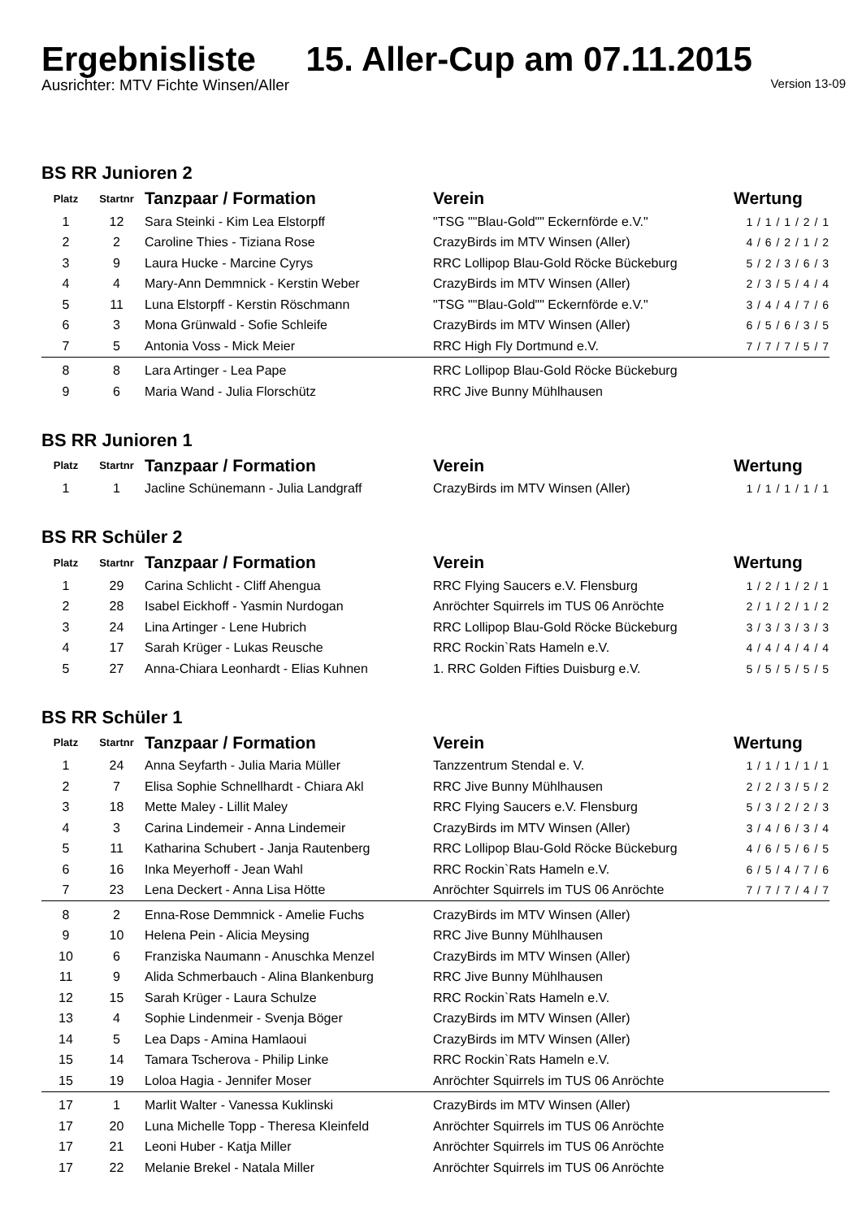Ergebnisliste 15. Aller-Cup am 07.11.2015
Ausrichter: MTV Fichte Winsen/Aller Version 13-09
BS RR Junioren 2
| Platz | Startnr | Tanzpaar / Formation | Verein | Wertung |
| --- | --- | --- | --- | --- |
| 1 | 12 | Sara Steinki - Kim Lea Elstorpff | "TSG ""Blau-Gold"" Eckernförde e.V." | 1 / 1 / 1 / 2 / 1 |
| 2 | 2 | Caroline Thies - Tiziana Rose | CrazyBirds im MTV Winsen (Aller) | 4 / 6 / 2 / 1 / 2 |
| 3 | 9 | Laura Hucke - Marcine Cyrys | RRC Lollipop Blau-Gold Röcke Bückeburg | 5 / 2 / 3 / 6 / 3 |
| 4 | 4 | Mary-Ann Demmnick - Kerstin Weber | CrazyBirds im MTV Winsen (Aller) | 2 / 3 / 5 / 4 / 4 |
| 5 | 11 | Luna Elstorpff - Kerstin Röschmann | "TSG ""Blau-Gold"" Eckernförde e.V." | 3 / 4 / 4 / 7 / 6 |
| 6 | 3 | Mona Grünwald - Sofie Schleife | CrazyBirds im MTV Winsen (Aller) | 6 / 5 / 6 / 3 / 5 |
| 7 | 5 | Antonia Voss - Mick Meier | RRC High Fly Dortmund e.V. | 7 / 7 / 7 / 5 / 7 |
| 8 | 8 | Lara Artinger - Lea Pape | RRC Lollipop Blau-Gold Röcke Bückeburg | |
| 9 | 6 | Maria Wand - Julia Florschütz | RRC Jive Bunny Mühlhausen | |
BS RR Junioren 1
| Platz | Startnr | Tanzpaar / Formation | Verein | Wertung |
| --- | --- | --- | --- | --- |
| 1 | 1 | Jacline Schünemann - Julia Landgraff | CrazyBirds im MTV Winsen (Aller) | 1 / 1 / 1 / 1 / 1 |
BS RR Schüler 2
| Platz | Startnr | Tanzpaar / Formation | Verein | Wertung |
| --- | --- | --- | --- | --- |
| 1 | 29 | Carina Schlicht - Cliff Ahengua | RRC Flying Saucers e.V. Flensburg | 1 / 2 / 1 / 2 / 1 |
| 2 | 28 | Isabel Eickhoff - Yasmin Nurdogan | Anröchter Squirrels im TUS 06 Anröchte | 2 / 1 / 2 / 1 / 2 |
| 3 | 24 | Lina Artinger - Lene Hubrich | RRC Lollipop Blau-Gold Röcke Bückeburg | 3 / 3 / 3 / 3 / 3 |
| 4 | 17 | Sarah Krüger - Lukas Reusche | RRC Rockin`Rats Hameln e.V. | 4 / 4 / 4 / 4 / 4 |
| 5 | 27 | Anna-Chiara Leonhardt - Elias Kuhnen | 1. RRC Golden Fifties Duisburg e.V. | 5 / 5 / 5 / 5 / 5 |
BS RR Schüler 1
| Platz | Startnr | Tanzpaar / Formation | Verein | Wertung |
| --- | --- | --- | --- | --- |
| 1 | 24 | Anna Seyfarth - Julia Maria Müller | Tanzzentrum Stendal e. V. | 1 / 1 / 1 / 1 / 1 |
| 2 | 7 | Elisa Sophie Schnellhardt - Chiara Akl | RRC Jive Bunny Mühlhausen | 2 / 2 / 3 / 5 / 2 |
| 3 | 18 | Mette Maley - Lillit Maley | RRC Flying Saucers e.V. Flensburg | 5 / 3 / 2 / 2 / 3 |
| 4 | 3 | Carina Lindemeir - Anna Lindemeir | CrazyBirds im MTV Winsen (Aller) | 3 / 4 / 6 / 3 / 4 |
| 5 | 11 | Katharina Schubert - Janja Rautenberg | RRC Lollipop Blau-Gold Röcke Bückeburg | 4 / 6 / 5 / 6 / 5 |
| 6 | 16 | Inka Meyerhoff - Jean Wahl | RRC Rockin`Rats Hameln e.V. | 6 / 5 / 4 / 7 / 6 |
| 7 | 23 | Lena Deckert - Anna Lisa Hötte | Anröchter Squirrels im TUS 06 Anröchte | 7 / 7 / 7 / 4 / 7 |
| 8 | 2 | Enna-Rose Demmnick - Amelie Fuchs | CrazyBirds im MTV Winsen (Aller) | |
| 9 | 10 | Helena Pein - Alicia Meysing | RRC Jive Bunny Mühlhausen | |
| 10 | 6 | Franziska Naumann - Anuschka Menzel | CrazyBirds im MTV Winsen (Aller) | |
| 11 | 9 | Alida Schmerbauch - Alina Blankenburg | RRC Jive Bunny Mühlhausen | |
| 12 | 15 | Sarah Krüger - Laura Schulze | RRC Rockin`Rats Hameln e.V. | |
| 13 | 4 | Sophie Lindenmeir - Svenja Böger | CrazyBirds im MTV Winsen (Aller) | |
| 14 | 5 | Lea Daps - Amina Hamlaoui | CrazyBirds im MTV Winsen (Aller) | |
| 15 | 14 | Tamara Tscherova - Philip Linke | RRC Rockin`Rats Hameln e.V. | |
| 15 | 19 | Loloa Hagia - Jennifer Moser | Anröchter Squirrels im TUS 06 Anröchte | |
| 17 | 1 | Marlit Walter - Vanessa Kuklinski | CrazyBirds im MTV Winsen (Aller) | |
| 17 | 20 | Luna Michelle Topp - Theresa Kleinfeld | Anröchter Squirrels im TUS 06 Anröchte | |
| 17 | 21 | Leoni Huber - Katja Miller | Anröchter Squirrels im TUS 06 Anröchte | |
| 17 | 22 | Melanie Brekel - Natala Miller | Anröchter Squirrels im TUS 06 Anröchte | |